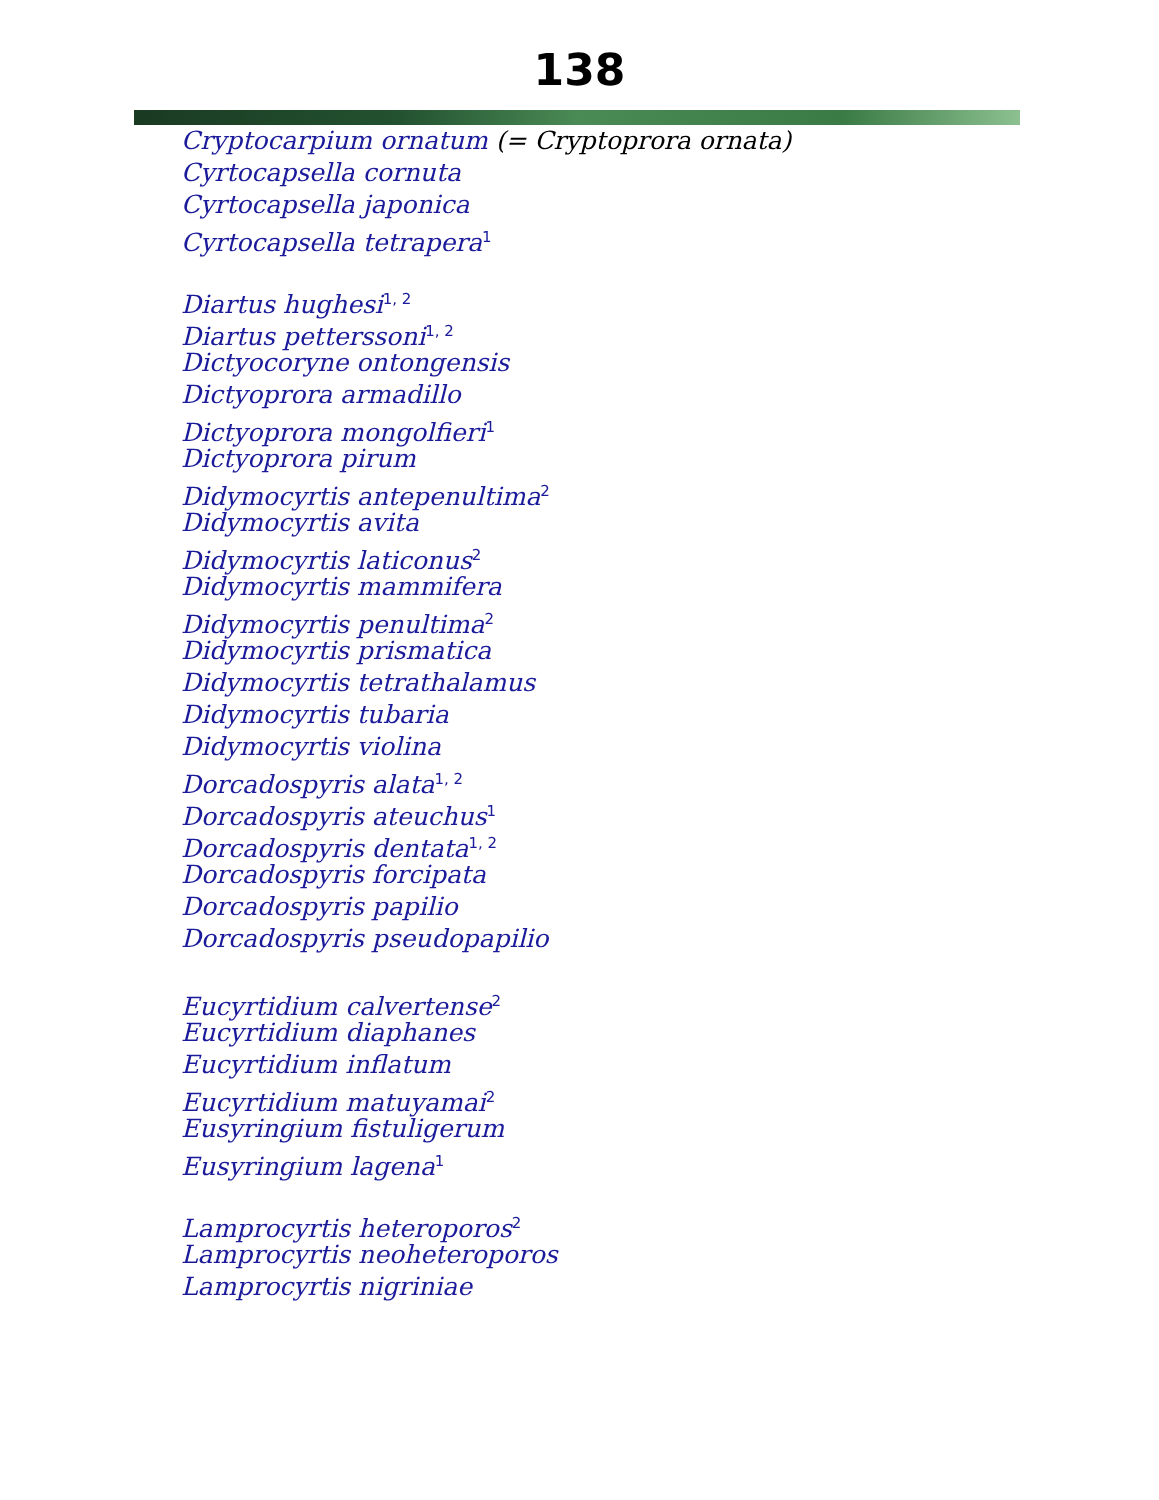138
Cryptocarpium ornatum (= Cryptoprora ornata)
Cyrtocapsella cornuta
Cyrtocapsella japonica
Cyrtocapsella tetrapera<sup>1</sup>
Diartus hughesi<sup>1, 2</sup>
Diartus petterssoni<sup>1, 2</sup>
Dictyocoryne ontongensis
Dictyoprora armadillo
Dictyoprora mongolfieri<sup>1</sup>
Dictyoprora pirum
Didymocyrtis antepenultima<sup>2</sup>
Didymocyrtis avita
Didymocyrtis laticonus<sup>2</sup>
Didymocyrtis mammifera
Didymocyrtis penultima<sup>2</sup>
Didymocyrtis prismatica
Didymocyrtis tetrathalamus
Didymocyrtis tubaria
Didymocyrtis violina
Dorcadospyris alata<sup>1, 2</sup>
Dorcadospyris ateuchus<sup>1</sup>
Dorcadospyris dentata<sup>1, 2</sup>
Dorcadospyris forcipata
Dorcadospyris papilio
Dorcadospyris pseudopapilio
Eucyrtidium calvertense<sup>2</sup>
Eucyrtidium diaphanes
Eucyrtidium inflatum
Eucyrtidium matuyamai<sup>2</sup>
Eusyringium fistuligerum
Eusyringium lagena<sup>1</sup>
Lamprocyrtis heteroporos<sup>2</sup>
Lamprocyrtis neoheteroporos
Lamprocyrtis nigriniae